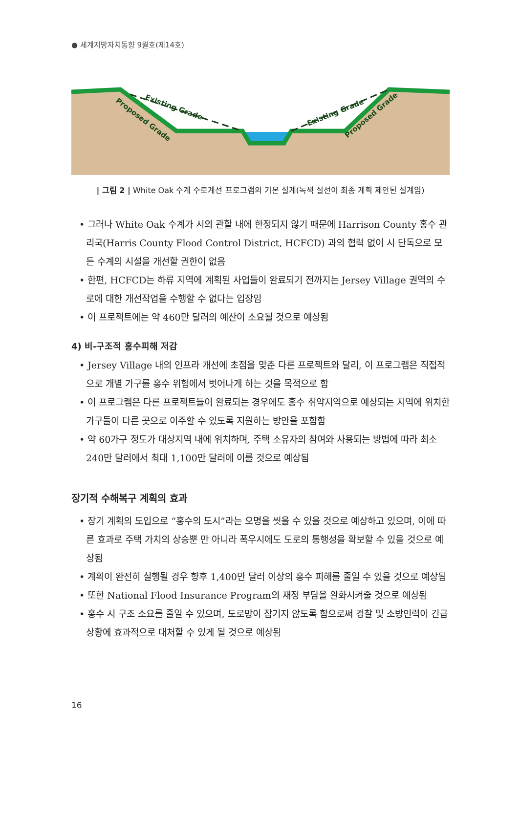● 세계지방자치동향 9월호(제14호)
Existing Grade
Proposed Grade
Existing Grade
Proposed Grade
| 그림 2 | White Oak 수계 수로계선 프로그램의 기본 설계(녹색 실선이 최종 계획 제안된 설계임)
• 그러나 White Oak 수계가 시의 관할 내에 한정되지 않기 때문에 Harrison County 홍수 관리국(Harris County Flood Control District, HCFCD) 과의 협력 없이 시 단독으로 모든 수계의 시설을 개선할 권한이 없음
• 한편, HCFCD는 하류 지역에 계획된 사업들이 완료되기 전까지는 Jersey Village 권역의 수로에 대한 개선작업을 수행할 수 없다는 입장임
• 이 프로젝트에는 약 460만 달러의 예산이 소요될 것으로 예상됨
4) 비-구조적 홍수피해 저감
• Jersey Village 내의 인프라 개선에 초점을 맞춘 다른 프로젝트와 달리, 이 프로그램은 직접적으로 개별 가구를 홍수 위험에서 벗어나게 하는 것을 목적으로 함
• 이 프로그램은 다른 프로젝트들이 완료되는 경우에도 홍수 취약지역으로 예상되는 지역에 위치한 가구들이 다른 곳으로 이주할 수 있도록 지원하는 방안을 포함함
• 약 60가구 정도가 대상지역 내에 위치하며, 주택 소유자의 참여와 사용되는 방법에 따라 최소 240만 달러에서 최대 1,100만 달러에 이를 것으로 예상됨
장기적 수해복구 계획의 효과
• 장기 계획의 도입으로 “홍수의 도시”라는 오명을 씻을 수 있을 것으로 예상하고 있으며, 이에 따른 효과로 주택 가치의 상승뿐 만 아니라 폭우시에도 도로의 통행성을 확보할 수 있을 것으로 예상됨
• 계획이 완전히 실행될 경우 향후 1,400만 달러 이상의 홍수 피해를 줄일 수 있을 것으로 예상됨
• 또한 National Flood Insurance Program의 재정 부담을 완화시켜줄 것으로 예상됨
• 홍수 시 구조 소요를 줄일 수 있으며, 도로망이 잠기지 않도록 함으로써 경찰 및 소방인력이 긴급상황에 효과적으로 대처할 수 있게 될 것으로 예상됨
16